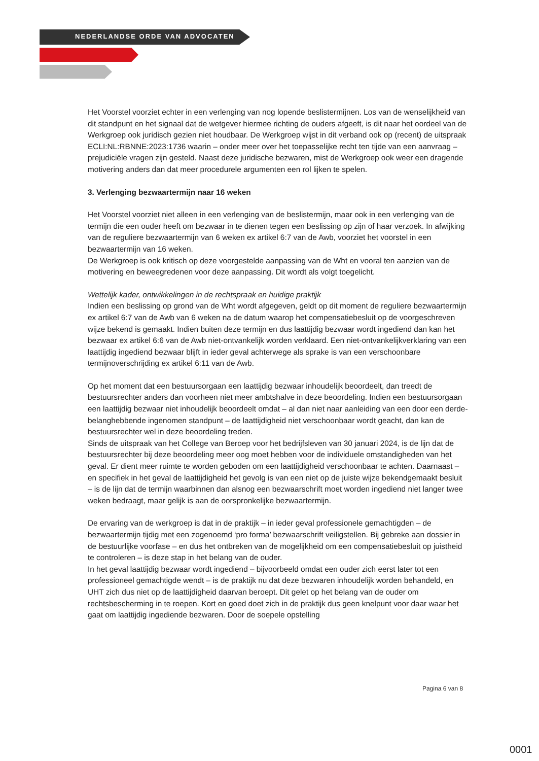NEDERLANDSE ORDE VAN ADVOCATEN
Het Voorstel voorziet echter in een verlenging van nog lopende beslistermijnen. Los van de wenselijkheid van dit standpunt en het signaal dat de wetgever hiermee richting de ouders afgeeft, is dit naar het oordeel van de Werkgroep ook juridisch gezien niet houdbaar. De Werkgroep wijst in dit verband ook op (recent) de uitspraak ECLI:NL:RBNNE:2023:1736 waarin – onder meer over het toepasselijke recht ten tijde van een aanvraag – prejudiciële vragen zijn gesteld. Naast deze juridische bezwaren, mist de Werkgroep ook weer een dragende motivering anders dan dat meer procedurele argumenten een rol lijken te spelen.
3. Verlenging bezwaartermijn naar 16 weken
Het Voorstel voorziet niet alleen in een verlenging van de beslistermijn, maar ook in een verlenging van de termijn die een ouder heeft om bezwaar in te dienen tegen een beslissing op zijn of haar verzoek. In afwijking van de reguliere bezwaartermijn van 6 weken ex artikel 6:7 van de Awb, voorziet het voorstel in een bezwaartermijn van 16 weken.
De Werkgroep is ook kritisch op deze voorgestelde aanpassing van de Wht en vooral ten aanzien van de motivering en beweegredenen voor deze aanpassing. Dit wordt als volgt toegelicht.
Wettelijk kader, ontwikkelingen in de rechtspraak en huidige praktijk
Indien een beslissing op grond van de Wht wordt afgegeven, geldt op dit moment de reguliere bezwaartermijn ex artikel 6:7 van de Awb van 6 weken na de datum waarop het compensatiebesluit op de voorgeschreven wijze bekend is gemaakt. Indien buiten deze termijn en dus laattijdig bezwaar wordt ingediend dan kan het bezwaar ex artikel 6:6 van de Awb niet-ontvankelijk worden verklaard. Een niet-ontvankelijkverklaring van een laattijdig ingediend bezwaar blijft in ieder geval achterwege als sprake is van een verschoonbare termijnoverschrijding ex artikel 6:11 van de Awb.
Op het moment dat een bestuursorgaan een laattijdig bezwaar inhoudelijk beoordeelt, dan treedt de bestuursrechter anders dan voorheen niet meer ambtshalve in deze beoordeling. Indien een bestuursorgaan een laattijdig bezwaar niet inhoudelijk beoordeelt omdat – al dan niet naar aanleiding van een door een derde-belanghebbende ingenomen standpunt – de laattijdigheid niet verschoonbaar wordt geacht, dan kan de bestuursrechter wel in deze beoordeling treden.
Sinds de uitspraak van het College van Beroep voor het bedrijfsleven van 30 januari 2024, is de lijn dat de bestuursrechter bij deze beoordeling meer oog moet hebben voor de individuele omstandigheden van het geval. Er dient meer ruimte te worden geboden om een laattijdigheid verschoonbaar te achten. Daarnaast – en specifiek in het geval de laattijdigheid het gevolg is van een niet op de juiste wijze bekendgemaakt besluit – is de lijn dat de termijn waarbinnen dan alsnog een bezwaarschrift moet worden ingediend niet langer twee weken bedraagt, maar gelijk is aan de oorspronkelijke bezwaartermijn.
De ervaring van de werkgroep is dat in de praktijk – in ieder geval professionele gemachtigden – de bezwaartermijn tijdig met een zogenoemd ‘pro forma’ bezwaarschrift veiligstellen. Bij gebreke aan dossier in de bestuurlijke voorfase – en dus het ontbreken van de mogelijkheid om een compensatiebesluit op juistheid te controleren – is deze stap in het belang van de ouder.
In het geval laattijdig bezwaar wordt ingediend – bijvoorbeeld omdat een ouder zich eerst later tot een professioneel gemachtigde wendt – is de praktijk nu dat deze bezwaren inhoudelijk worden behandeld, en UHT zich dus niet op de laattijdigheid daarvan beroept. Dit gelet op het belang van de ouder om rechtsbescherming in te roepen. Kort en goed doet zich in de praktijk dus geen knelpunt voor daar waar het gaat om laattijdig ingediende bezwaren. Door de soepele opstelling
Pagina 6 van 8
0001